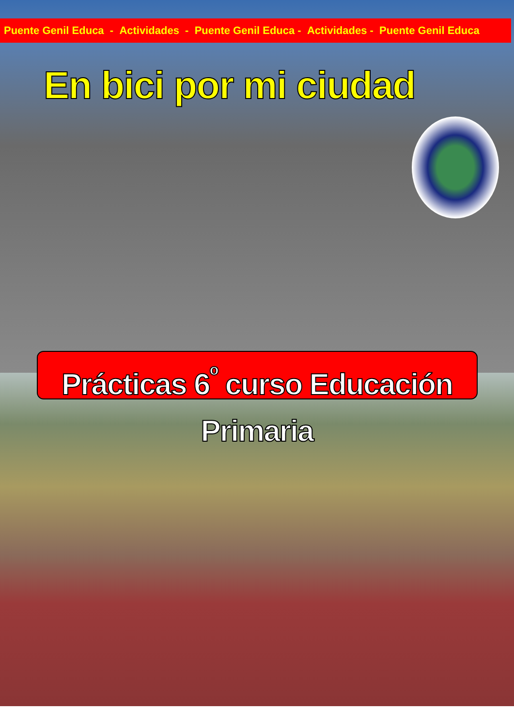Puente Genil Educa - Actividades - Puente Genil Educa - Actividades - Puente Genil Educa
En bici por mi ciudad
Prácticas 6<sup>º</sup> curso Educación Primaria